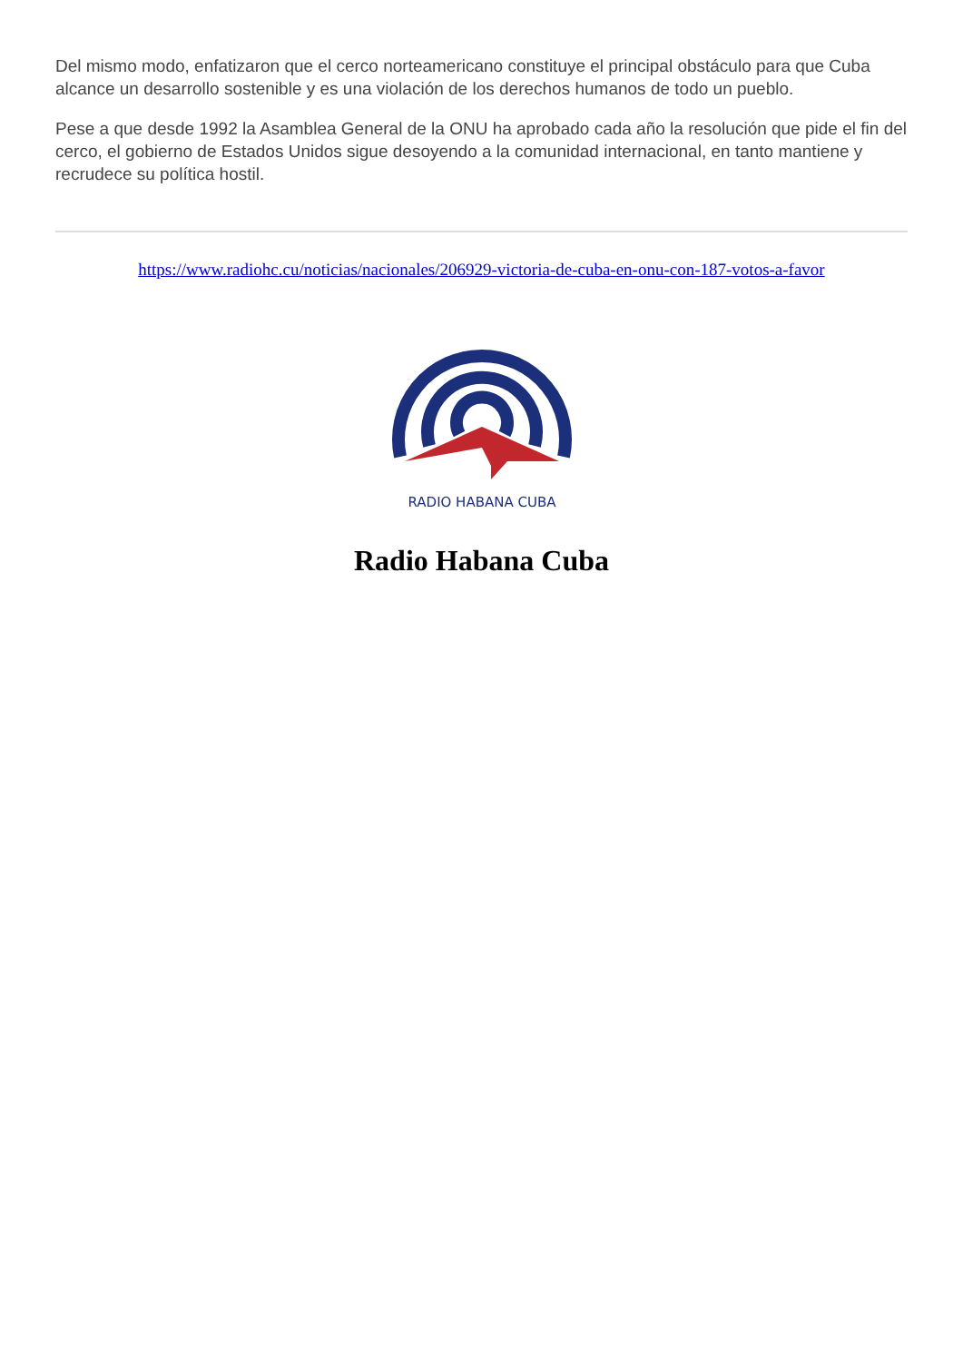Del mismo modo, enfatizaron que el cerco norteamericano constituye el principal obstáculo para que Cuba alcance un desarrollo sostenible y es una violación de los derechos humanos de todo un pueblo.
Pese a que desde 1992 la Asamblea General de la ONU ha aprobado cada año la resolución que pide el fin del cerco, el gobierno de Estados Unidos sigue desoyendo a la comunidad internacional, en tanto mantiene y recrudece su política hostil.
https://www.radiohc.cu/noticias/nacionales/206929-victoria-de-cuba-en-onu-con-187-votos-a-favor
RADIO HABANA CUBA
Radio Habana Cuba